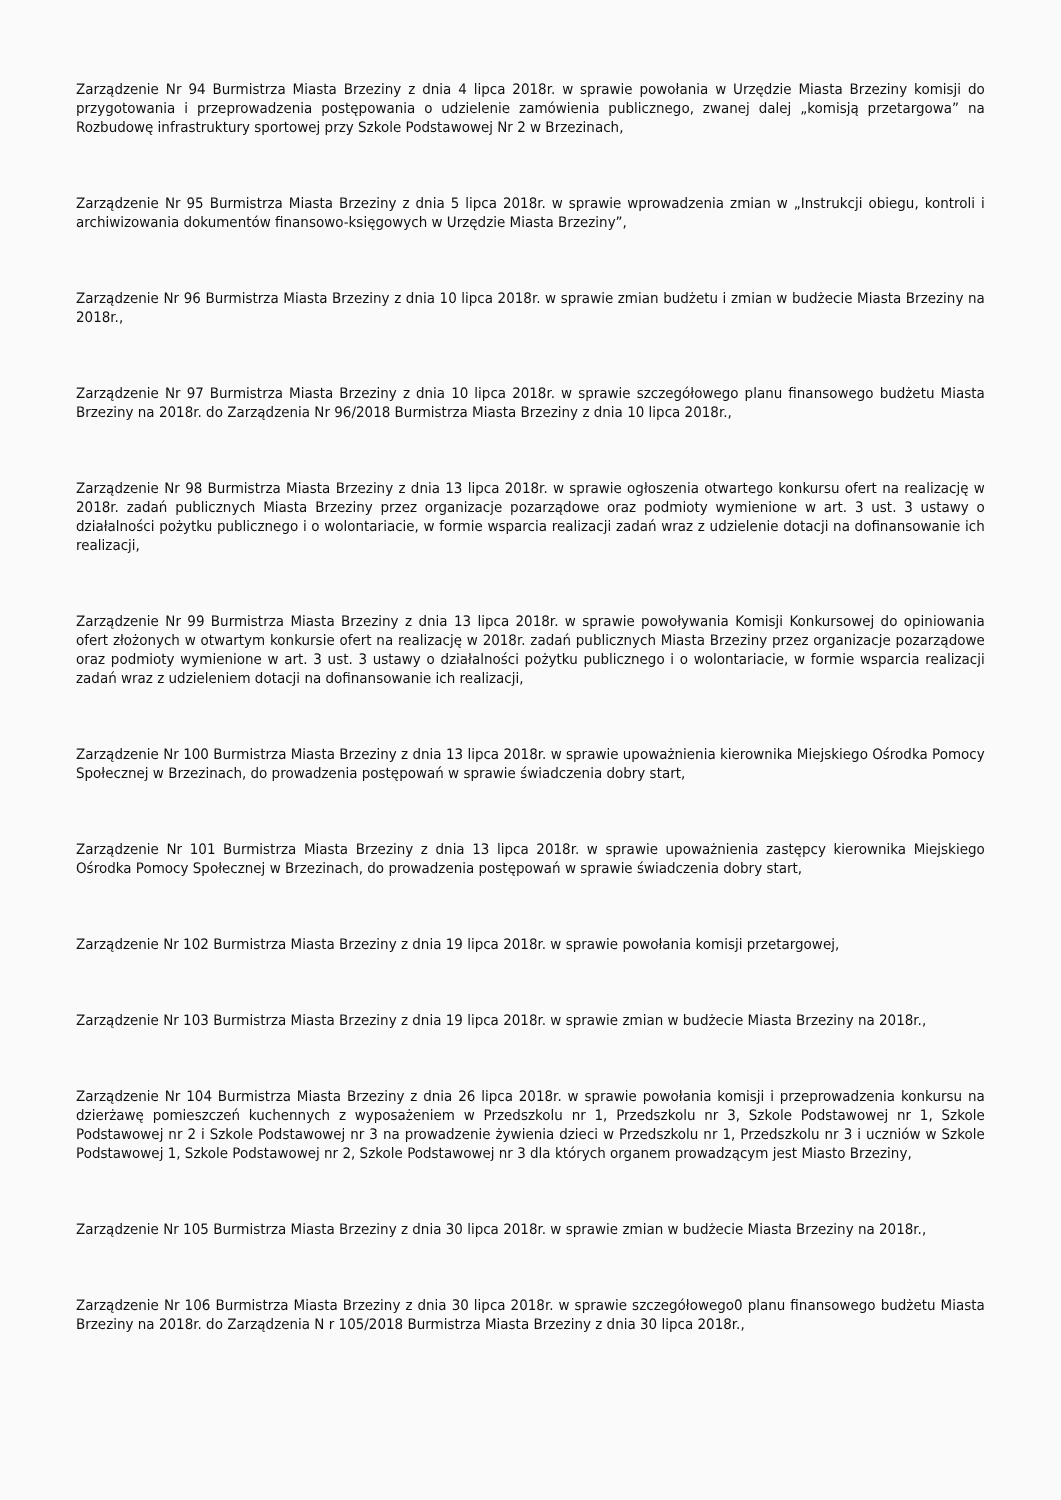Zarządzenie Nr 94 Burmistrza Miasta Brzeziny z dnia 4 lipca 2018r. w sprawie powołania w Urzędzie Miasta Brzeziny komisji do przygotowania i przeprowadzenia postępowania o udzielenie zamówienia publicznego, zwanej dalej „komisją przetargowa” na Rozbudowę infrastruktury sportowej przy Szkole Podstawowej Nr 2 w Brzezinach,
Zarządzenie Nr 95 Burmistrza Miasta Brzeziny z dnia 5 lipca 2018r. w sprawie wprowadzenia zmian w „Instrukcji obiegu, kontroli i archiwizowania dokumentów finansowo-księgowych w Urzędzie Miasta Brzeziny”,
Zarządzenie Nr 96 Burmistrza Miasta Brzeziny z dnia 10 lipca 2018r. w sprawie zmian budżetu i zmian w budżecie Miasta Brzeziny na 2018r.,
Zarządzenie Nr 97 Burmistrza Miasta Brzeziny z dnia 10 lipca 2018r. w sprawie szczegółowego planu finansowego budżetu Miasta Brzeziny na 2018r. do Zarządzenia Nr 96/2018 Burmistrza Miasta Brzeziny z dnia 10 lipca 2018r.,
Zarządzenie Nr 98 Burmistrza Miasta Brzeziny z dnia 13 lipca 2018r. w sprawie ogłoszenia otwartego konkursu ofert na realizację w 2018r. zadań publicznych Miasta Brzeziny przez organizacje pozarządowe oraz podmioty wymienione w art. 3 ust. 3 ustawy o działalności pożytku publicznego i o wolontariacie, w formie wsparcia realizacji zadań wraz z udzielenie dotacji na dofinansowanie ich realizacji,
Zarządzenie Nr 99 Burmistrza Miasta Brzeziny z dnia 13 lipca 2018r. w sprawie powoływania Komisji Konkursowej do opiniowania ofert złożonych w otwartym konkursie ofert na realizację w 2018r. zadań publicznych Miasta Brzeziny przez organizacje pozarządowe oraz podmioty wymienione w art. 3 ust. 3 ustawy o działalności pożytku publicznego i o wolontariacie, w formie wsparcia realizacji zadań wraz z udzieleniem dotacji na dofinansowanie ich realizacji,
Zarządzenie Nr 100 Burmistrza Miasta Brzeziny z dnia 13 lipca 2018r. w sprawie upoważnienia kierownika Miejskiego Ośrodka Pomocy Społecznej w Brzezinach, do prowadzenia postępowań w sprawie świadczenia dobry start,
Zarządzenie Nr 101 Burmistrza Miasta Brzeziny z dnia 13 lipca 2018r. w sprawie upoważnienia zastępcy kierownika Miejskiego Ośrodka Pomocy Społecznej w Brzezinach, do prowadzenia postępowań w sprawie świadczenia dobry start,
Zarządzenie Nr 102 Burmistrza Miasta Brzeziny z dnia 19 lipca 2018r. w sprawie powołania komisji przetargowej,
Zarządzenie Nr 103 Burmistrza Miasta Brzeziny z dnia 19 lipca 2018r. w sprawie zmian w budżecie Miasta Brzeziny na 2018r.,
Zarządzenie Nr 104 Burmistrza Miasta Brzeziny z dnia 26 lipca 2018r. w sprawie powołania komisji i przeprowadzenia konkursu na dzierżawę pomieszczeń kuchennych z wyposażeniem w Przedszkolu nr 1, Przedszkolu nr 3, Szkole Podstawowej nr 1, Szkole Podstawowej nr 2 i Szkole Podstawowej nr 3 na prowadzenie żywienia dzieci w Przedszkolu nr 1, Przedszkolu nr 3 i uczniów w Szkole Podstawowej 1, Szkole Podstawowej nr 2, Szkole Podstawowej nr 3 dla których organem prowadzącym jest Miasto Brzeziny,
Zarządzenie Nr 105 Burmistrza Miasta Brzeziny z dnia 30 lipca 2018r. w sprawie zmian w budżecie Miasta Brzeziny na 2018r.,
Zarządzenie Nr 106 Burmistrza Miasta Brzeziny z dnia 30 lipca 2018r. w sprawie szczegółowego0 planu finansowego budżetu Miasta Brzeziny na 2018r. do Zarządzenia N r 105/2018 Burmistrza Miasta Brzeziny z dnia 30 lipca 2018r.,